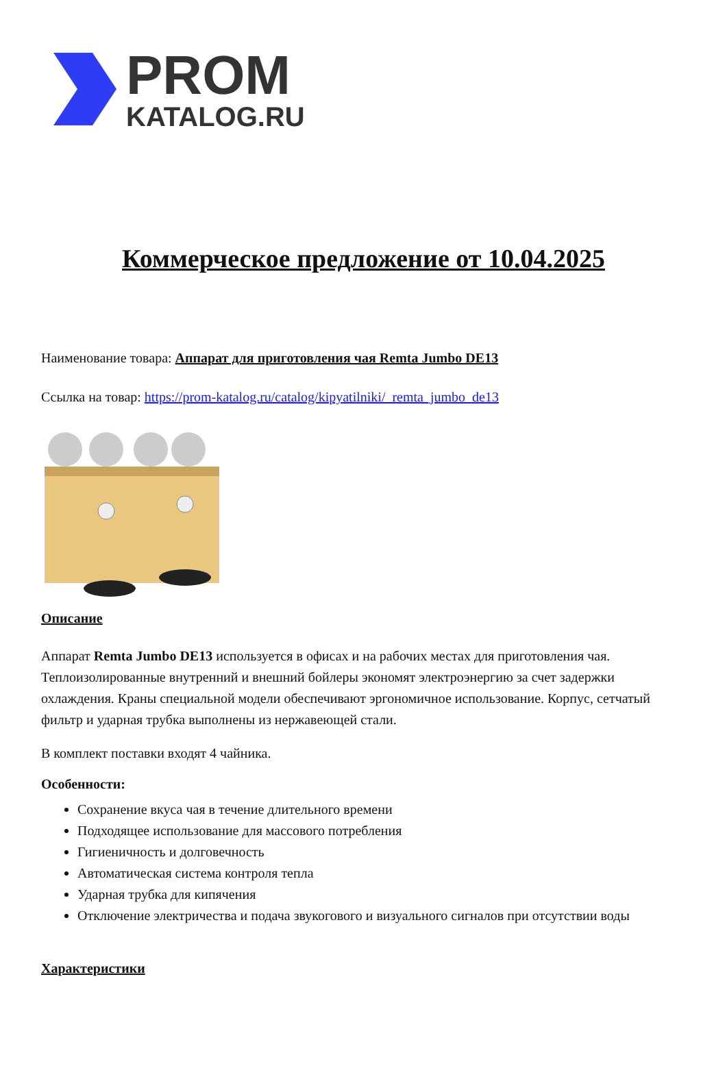PROM
KATALOG.RU
Коммерческое предложение от 10.04.2025
Наименование товара: Аппарат для приготовления чая Remta Jumbo DE13
Ссылка на товар: https://prom-katalog.ru/catalog/kipyatilniki/_remta_jumbo_de13
Описание
Аппарат Remta Jumbo DE13 используется в офисах и на рабочих местах для приготовления чая. Теплоизолированные внутренний и внешний бойлеры экономят электроэнергию за счет задержки охлаждения. Краны специальной модели обеспечивают эргономичное использование. Корпус, сетчатый фильтр и ударная трубка выполнены из нержавеющей стали.
В комплект поставки входят 4 чайника.
Особенности:
Сохранение вкуса чая в течение длительного времени
Подходящее использование для массового потребления
Гигиеничность и долговечность
Автоматическая система контроля тепла
Ударная трубка для кипячения
Отключение электричества и подача звукогового и визуального сигналов при отсутствии воды
Характеристики